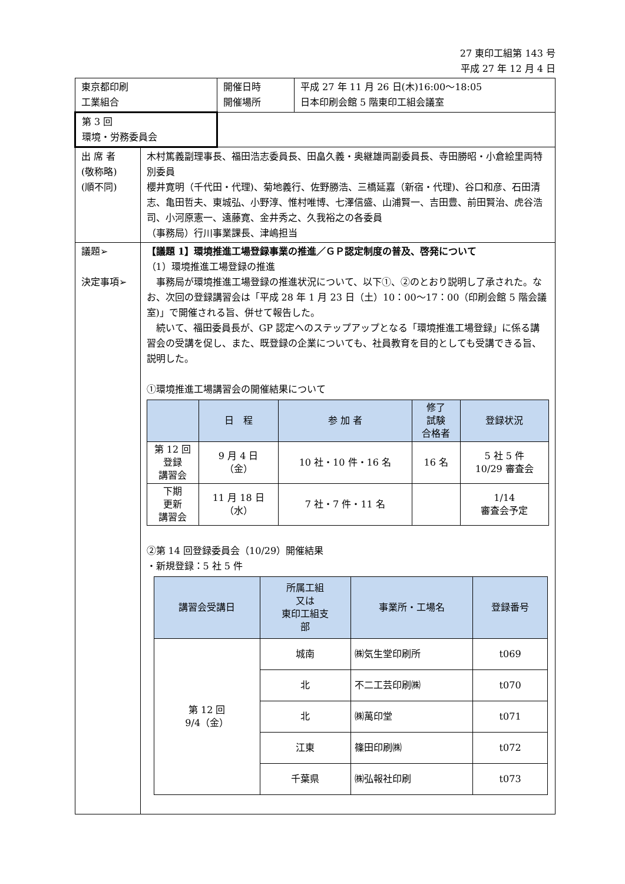27 東印工組第 143 号
平成 27 年 12 月 4 日
| 東京都印刷工業組合 | | 開催日時 開催場所 | 平成 27 年 11 月 26 日(木)16:00～18:05 日本印刷会館 5 階東印工組会議室 |
| 第 3 回 環境・労務委員会 | | | |
| 出 席 者 (敬称略) (順不同) | 木村篤義副理事長、福田浩志委員長、田畠久義・奥継雄両副委員長、寺田勝昭・小倉絵里両特別委員 櫻井寛明（千代田・代理)、菊地義行、佐野勝浩、三橋延嘉（新宿・代理)、谷口和彦、石田清志、亀田哲夫、東城弘、小野淳、惟村唯博、七澤信盛、山浦賢一、吉田豊、前田賢治、虎谷浩司、小河原憲一、遠藤寛、金井秀之、久我裕之の各委員 （事務局）行川事業課長、津嶋担当 | | |
| 議題➢ 決定事項➢ | 【議題 1】環境推進工場登録事業の推進／ＧＰ認定制度の普及、啓発について （1）環境推進工場登録の推進 事務局が環境推進工場登録の推進状況について、以下①、②のとおり説明し了承された。なお、次回の登録講習会は「平成 28 年 1 月 23 日（土）10：00～17：00（印刷会館 5 階会議室)」で開催される旨、併せて報告した。 続いて、福田委員長が、GP 認定へのステップアップとなる「環境推進工場登録」に係る講習会の受講を促し、また、既登録の企業についても、社員教育を目的としても受講できる旨、説明した。 ①環境推進工場講習会の開催結果について / / 日 程 / 参 加 者 / 修了 試験 合格者 / 登録状況 / / --- / --- / --- / --- / --- / / 第 12 回 登録 講習会 / 9 月 4 日 （金） / 10 社・10 件・16 名 / 16 名 / 5 社 5 件 10/29 審査会 / / 下期 更新 講習会 / 11 月 18 日 （水） / 7 社・7 件・11 名 / / 1/14 審査会予定 / ②第 14 回登録委員会（10/29）開催結果 ・新規登録：5 社 5 件 / 講習会受講日 / 所属工組 又は 東印工組支 部 / 事業所・工場名 / 登録番号 / / --- / --- / --- / --- / / 第 12 回 9/4（金） / 城南 / ㈱気生堂印刷所 / t069 / / / 北 / 不二工芸印刷㈱ / t070 / / / 北 / ㈱萬印堂 / t071 / / / 江東 / 篠田印刷㈱ / t072 / / / 千葉県 / ㈱弘報社印刷 / t073 / | | |